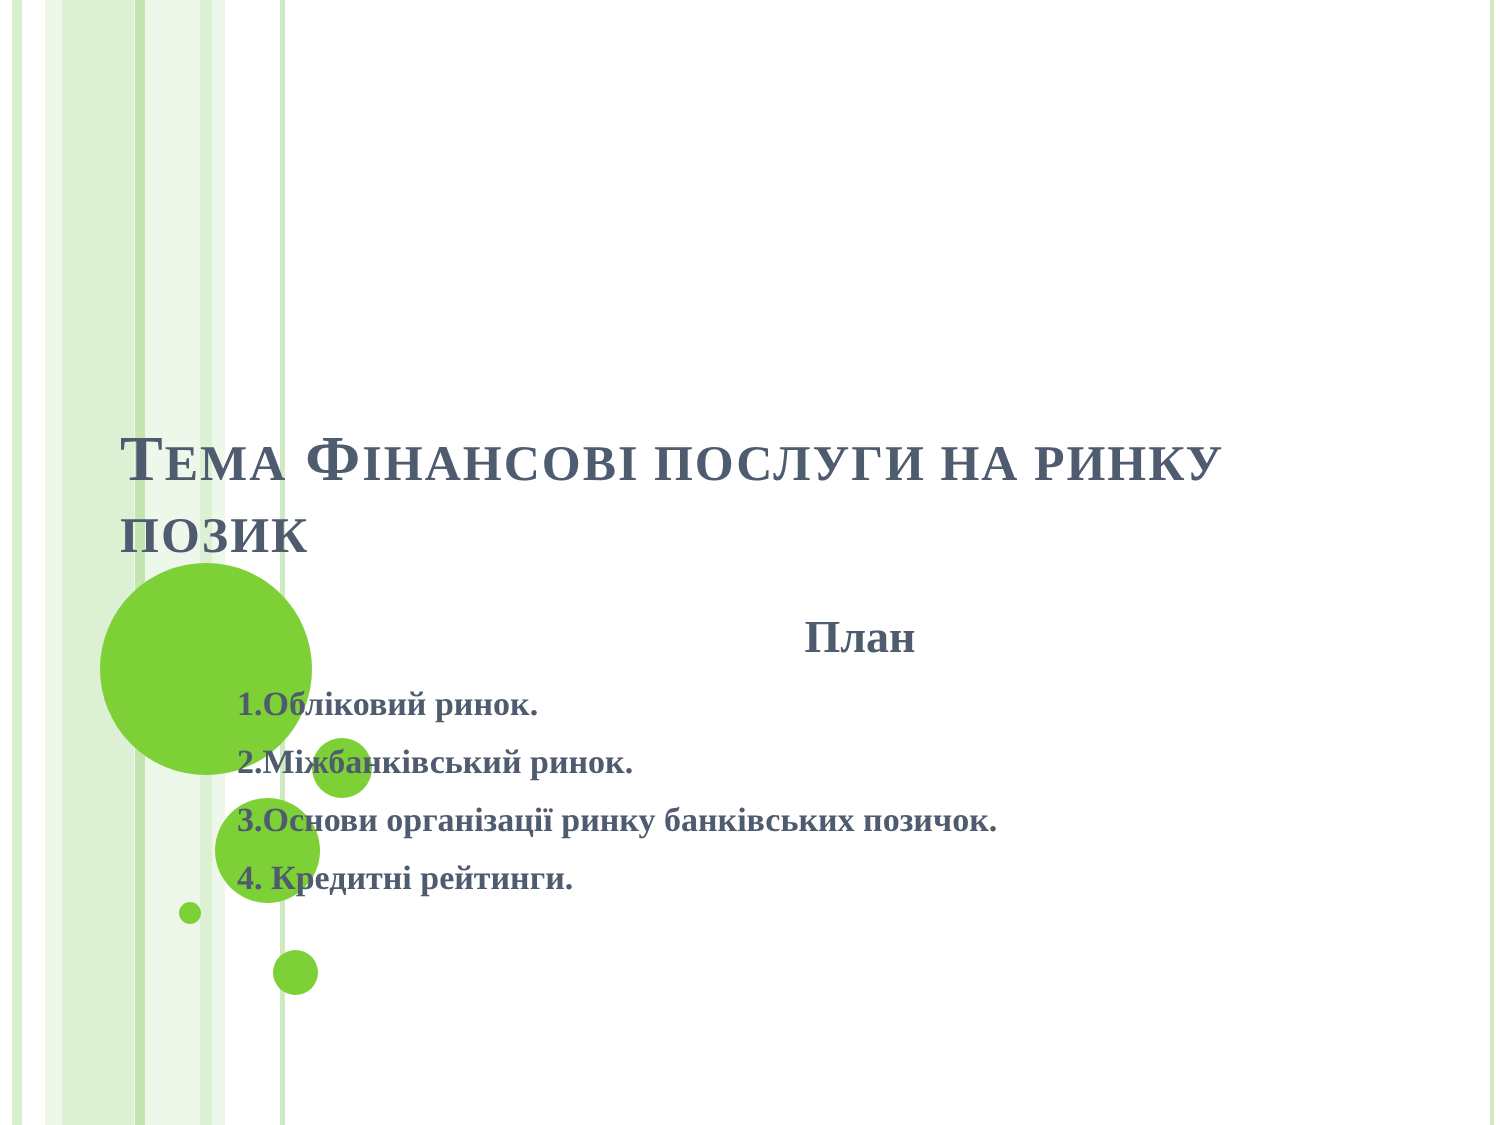ТЕМА ФІНАНСОВІ ПОСЛУГИ НА РИНКУ ПОЗИК
План
1.Обліковий ринок.
2.Міжбанківський ринок.
3.Основи організації ринку банківських позичок.
4. Кредитні рейтинги.